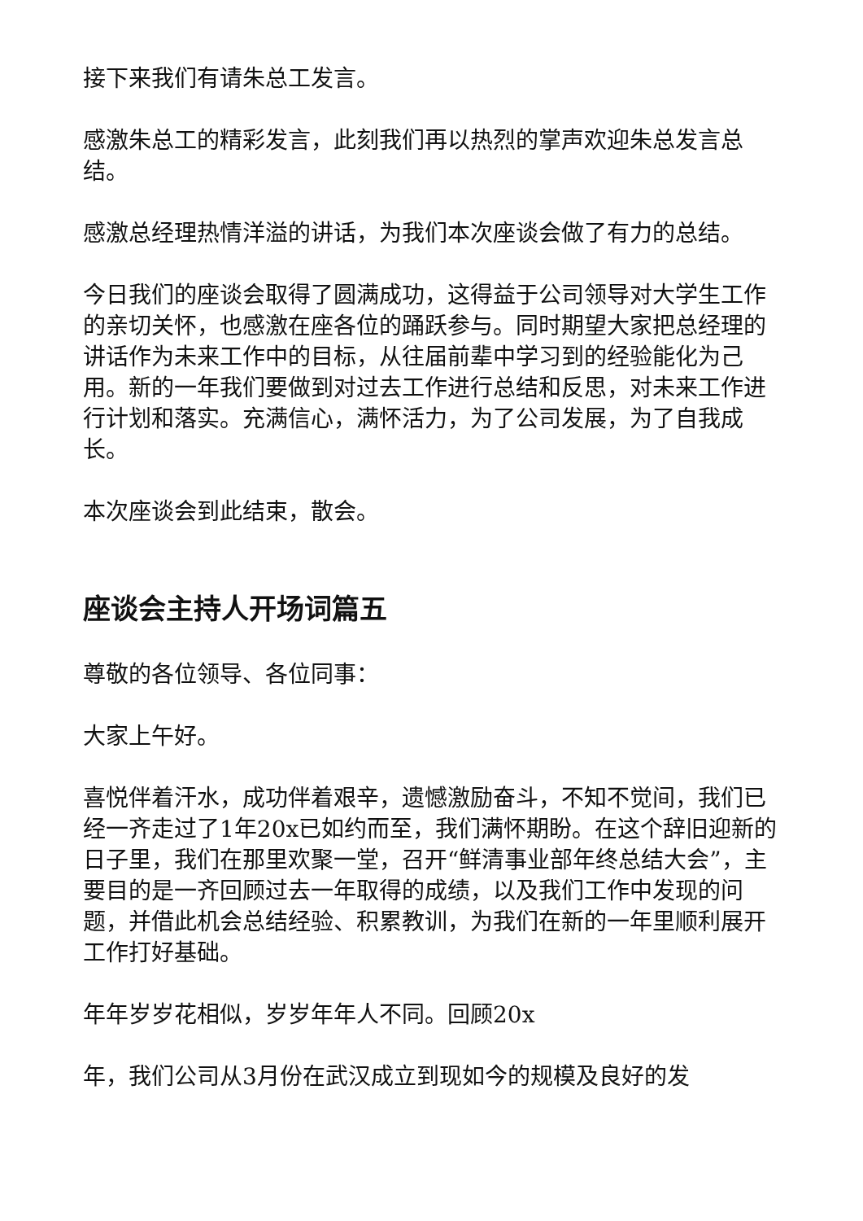接下来我们有请朱总工发言。
感激朱总工的精彩发言，此刻我们再以热烈的掌声欢迎朱总发言总结。
感激总经理热情洋溢的讲话，为我们本次座谈会做了有力的总结。
今日我们的座谈会取得了圆满成功，这得益于公司领导对大学生工作的亲切关怀，也感激在座各位的踊跃参与。同时期望大家把总经理的讲话作为未来工作中的目标，从往届前辈中学习到的经验能化为己用。新的一年我们要做到对过去工作进行总结和反思，对未来工作进行计划和落实。充满信心，满怀活力，为了公司发展，为了自我成长。
本次座谈会到此结束，散会。
座谈会主持人开场词篇五
尊敬的各位领导、各位同事：
大家上午好。
喜悦伴着汗水，成功伴着艰辛，遗憾激励奋斗，不知不觉间，我们已经一齐走过了1年20x已如约而至，我们满怀期盼。在这个辞旧迎新的日子里，我们在那里欢聚一堂，召开“鲜清事业部年终总结大会”，主要目的是一齐回顾过去一年取得的成绩，以及我们工作中发现的问题，并借此机会总结经验、积累教训，为我们在新的一年里顺利展开工作打好基础。
年年岁岁花相似，岁岁年年人不同。回顾20x
年，我们公司从3月份在武汉成立到现如今的规模及良好的发